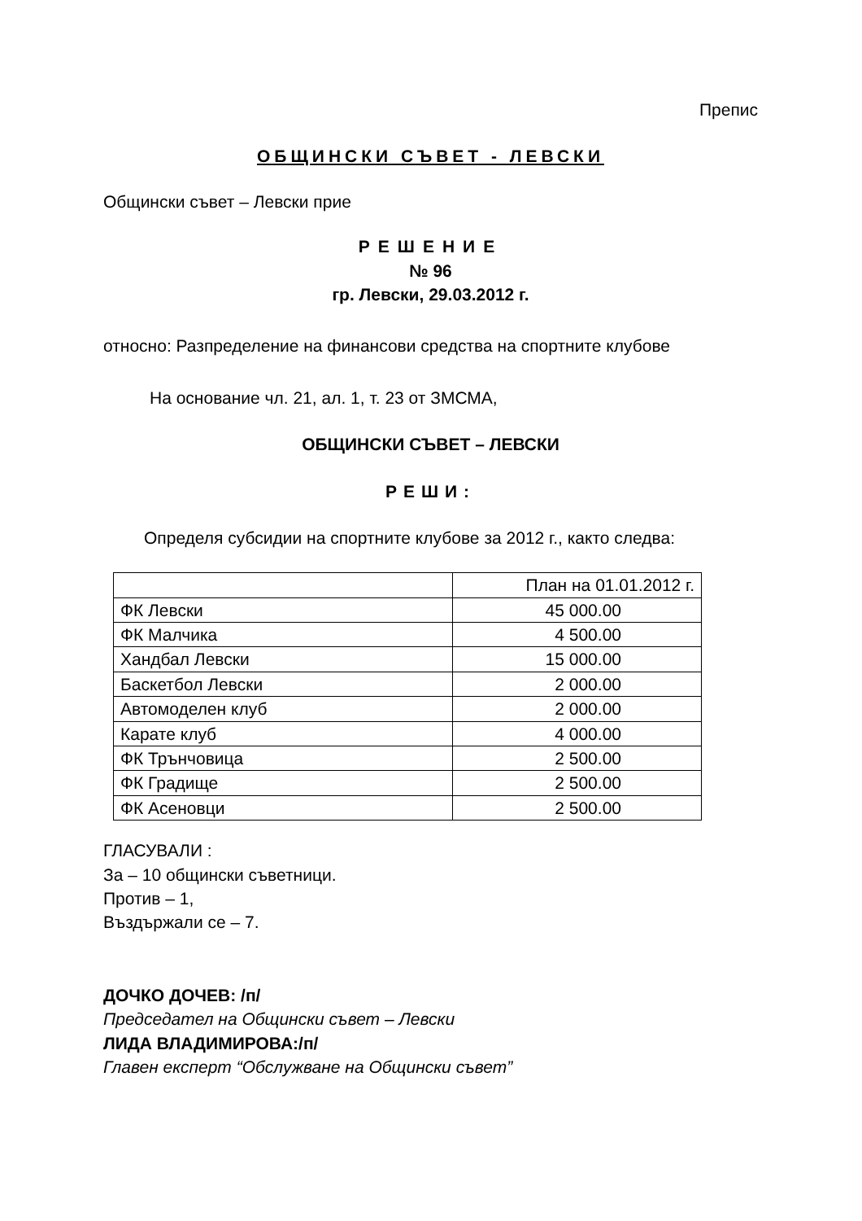Препис
ОБЩИНСКИ СЪВЕТ - ЛЕВСКИ
Общински съвет – Левски прие
РЕШЕНИЕ
№ 96
гр. Левски, 29.03.2012 г.
относно: Разпределение на финансови средства на спортните клубове
На основание чл. 21, ал. 1, т. 23 от ЗМСМА,
ОБЩИНСКИ СЪВЕТ – ЛЕВСКИ
РЕШИ:
Определя субсидии на спортните клубове за 2012 г., както следва:
| | План на 01.01.2012 г. |
| ФК Левски | 45 000.00 |
| ФК Малчика | 4 500.00 |
| Хандбал Левски | 15 000.00 |
| Баскетбол Левски | 2 000.00 |
| Автомоделен клуб | 2 000.00 |
| Карате клуб | 4 000.00 |
| ФК Трънчовица | 2 500.00 |
| ФК Градище | 2 500.00 |
| ФК Асеновци | 2 500.00 |
ГЛАСУВАЛИ :
За – 10 общински съветници.
Против – 1,
Въздържали се – 7.
ДОЧКО ДОЧЕВ: /п/
Председател на Общински съвет – Левски
ЛИДА ВЛАДИМИРОВА:/п/
Главен експерт “Обслужване на Общински съвет”